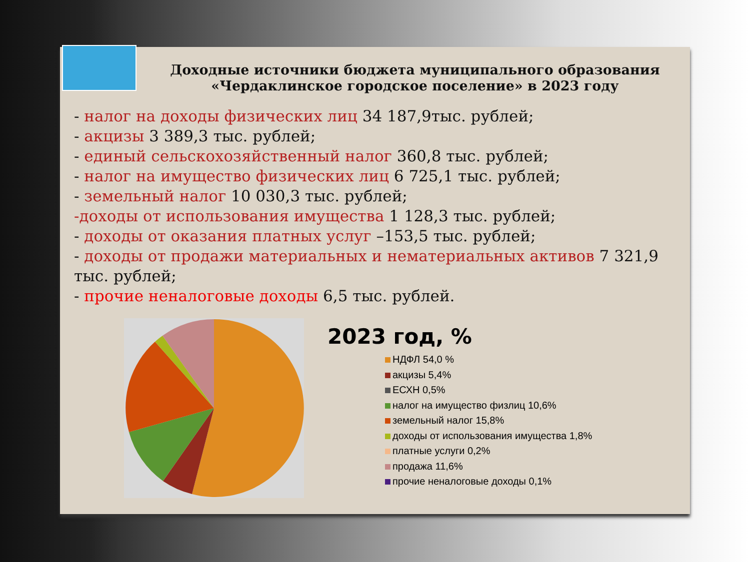Доходные источники бюджета муниципального образования «Чердаклинское городское поселение» в 2023 году
- налог на доходы физических лиц 34 187,9тыс. рублей;
- акцизы 3 389,3 тыс. рублей;
- единый сельскохозяйственный налог 360,8 тыс. рублей;
- налог на имущество физических лиц 6 725,1 тыс. рублей;
- земельный налог 10 030,3 тыс. рублей;
-доходы от использования имущества 1 128,3 тыс. рублей;
- доходы от оказания платных услуг –153,5 тыс. рублей;
- доходы от продажи материальных и нематериальных активов 7 321,9 тыс. рублей;
- прочие неналоговые доходы 6,5 тыс. рублей.
2023 год, %
НДФЛ 54,0 %
акцизы 5,4%
ЕСХН 0,5%
налог на имущество физлиц 10,6%
земельный налог 15,8%
доходы от использования имущества 1,8%
платные услуги 0,2%
продажа 11,6%
прочие неналоговые доходы 0,1%